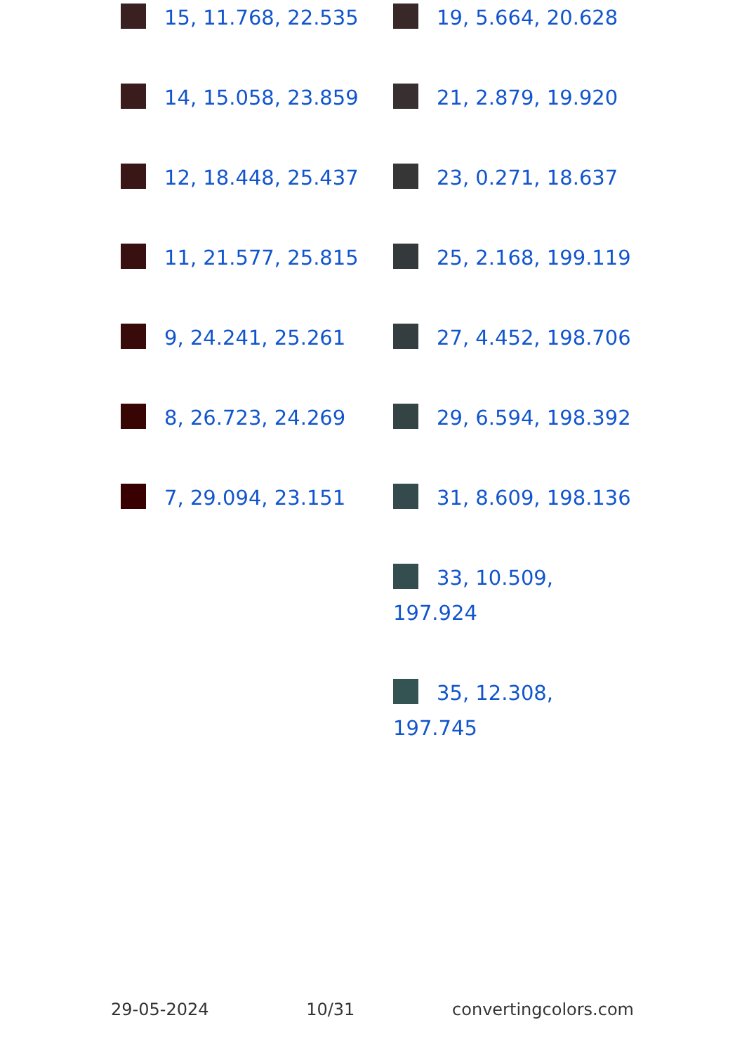15, 11.768, 22.535
14, 15.058, 23.859
12, 18.448, 25.437
11, 21.577, 25.815
9, 24.241, 25.261
8, 26.723, 24.269
7, 29.094, 23.151
19, 5.664, 20.628
21, 2.879, 19.920
23, 0.271, 18.637
25, 2.168, 199.119
27, 4.452, 198.706
29, 6.594, 198.392
31, 8.609, 198.136
33, 10.509, 197.924
35, 12.308, 197.745
29-05-2024 10/31 convertingcolors.com